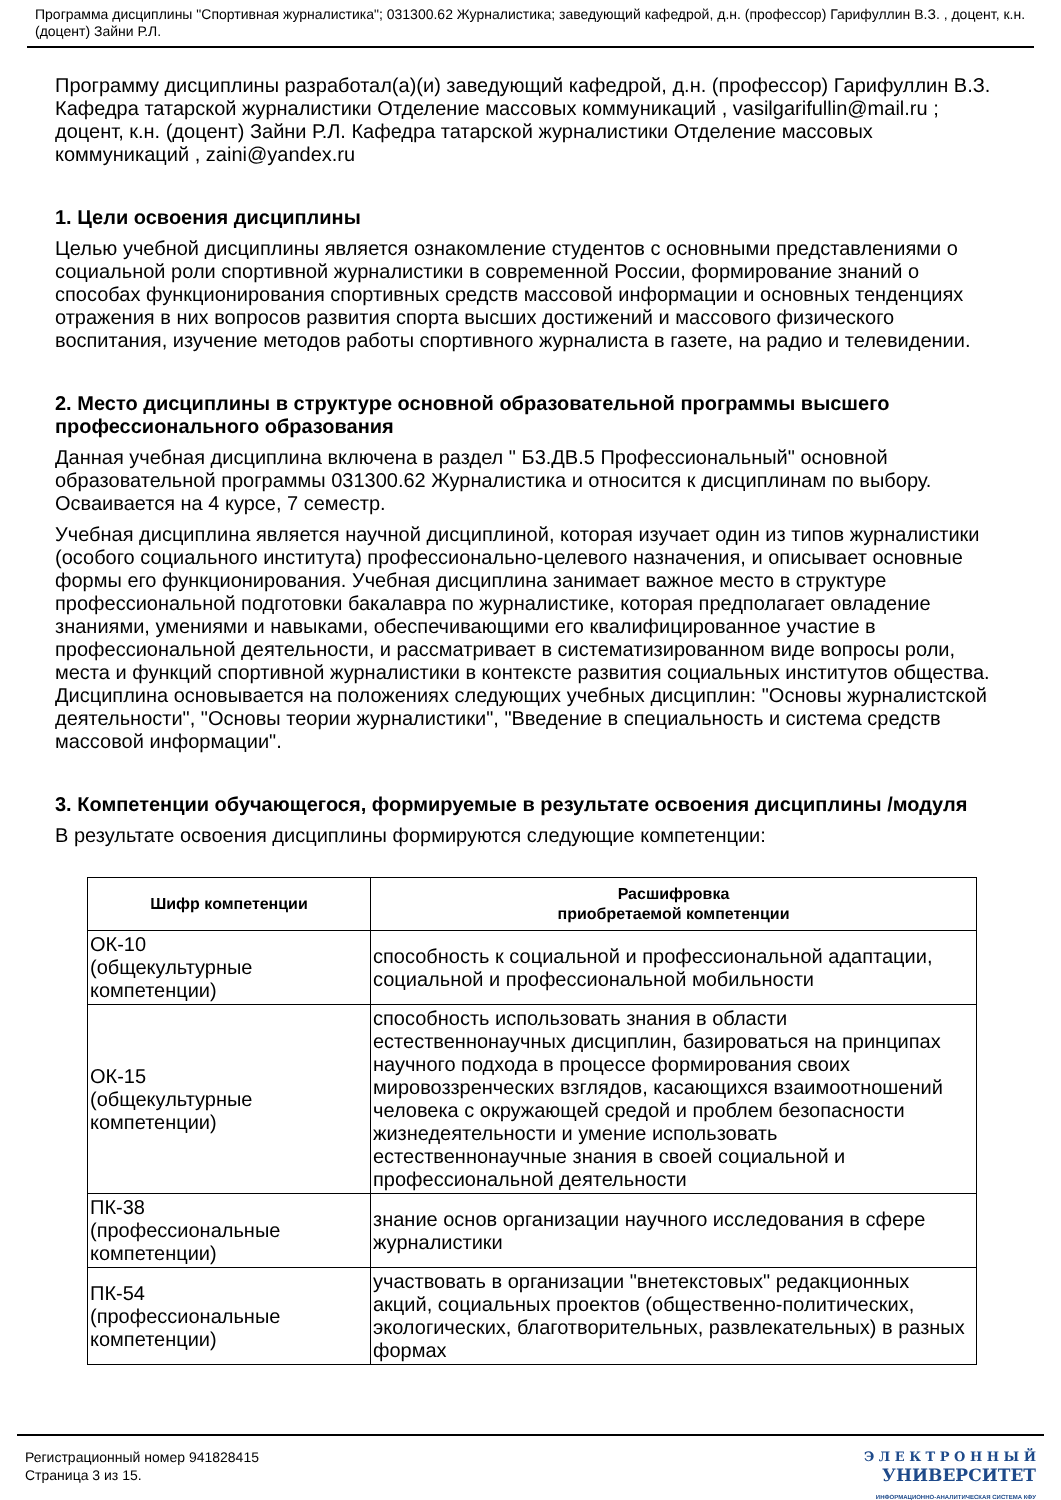Программа дисциплины "Спортивная журналистика"; 031300.62 Журналистика; заведующий кафедрой, д.н. (профессор) Гарифуллин В.З. , доцент, к.н. (доцент) Зайни Р.Л.
Программу дисциплины разработал(а)(и) заведующий кафедрой, д.н. (профессор) Гарифуллин В.З. Кафедра татарской журналистики Отделение массовых коммуникаций , vasilgarifullin@mail.ru ; доцент, к.н. (доцент) Зайни Р.Л. Кафедра татарской журналистики Отделение массовых коммуникаций , zaini@yandex.ru
1. Цели освоения дисциплины
Целью учебной дисциплины является ознакомление студентов с основными представлениями о социальной роли спортивной журналистики в современной России, формирование знаний о способах функционирования спортивных средств массовой информации и основных тенденциях отражения в них вопросов развития спорта высших достижений и массового физического воспитания, изучение методов работы спортивного журналиста в газете, на радио и телевидении.
2. Место дисциплины в структуре основной образовательной программы высшего профессионального образования
Данная учебная дисциплина включена в раздел " Б3.ДВ.5 Профессиональный" основной образовательной программы 031300.62 Журналистика и относится к дисциплинам по выбору. Осваивается на 4 курсе, 7 семестр.
Учебная дисциплина является научной дисциплиной, которая изучает один из типов журналистики (особого социального института) профессионально-целевого назначения, и описывает основные формы его функционирования. Учебная дисциплина занимает важное место в структуре профессиональной подготовки бакалавра по журналистике, которая предполагает овладение знаниями, умениями и навыками, обеспечивающими его квалифицированное участие в профессиональной деятельности, и рассматривает в систематизированном виде вопросы роли, места и функций спортивной журналистики в контексте развития социальных институтов общества. Дисциплина основывается на положениях следующих учебных дисциплин: "Основы журналистской деятельности", "Основы теории журналистики", "Введение в специальность и система средств массовой информации".
3. Компетенции обучающегося, формируемые в результате освоения дисциплины /модуля
В результате освоения дисциплины формируются следующие компетенции:
| Шифр компетенции | Расшифровка приобретаемой компетенции |
| --- | --- |
| ОК-10 (общекультурные компетенции) | способность к социальной и профессиональной адаптации, социальной и профессиональной мобильности |
| ОК-15 (общекультурные компетенции) | способность использовать знания в области естественнонаучных дисциплин, базироваться на принципах научного подхода в процессе формирования своих мировоззренческих взглядов, касающихся взаимоотношений человека с окружающей средой и проблем безопасности жизнедеятельности и умение использовать естественнонаучные знания в своей социальной и профессиональной деятельности |
| ПК-38 (профессиональные компетенции) | знание основ организации научного исследования в сфере журналистики |
| ПК-54 (профессиональные компетенции) | участвовать в организации "внетекстовых" редакционных акций, социальных проектов (общественно-политических, экологических, благотворительных, развлекательных) в разных формах |
Регистрационный номер 941828415
Страница 3 из 15.
Э Л Е К Т Р О Н Н Ы Й
УНИВЕРСИТЕТ
ИНФОРМАЦИОННО-АНАЛИТИЧЕСКАЯ СИСТЕМА КФУ